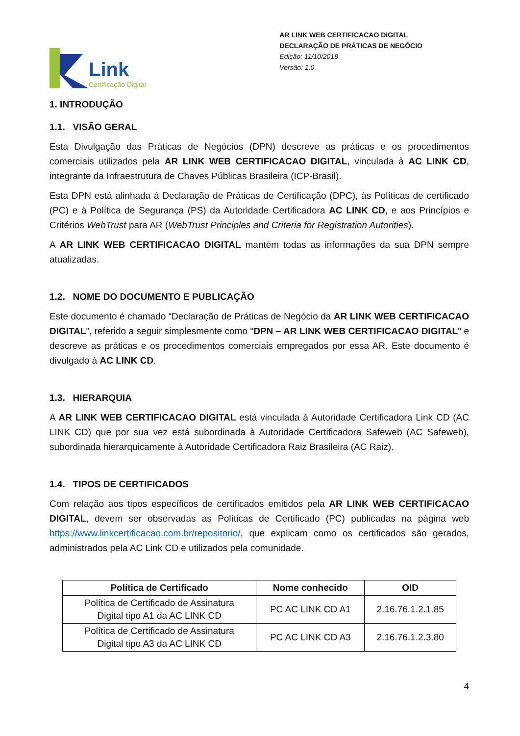Link
Certificação Digital
AR LINK WEB CERTIFICACAO DIGITAL
DECLARAÇÃO DE PRÁTICAS DE NEGÓCIO
Edição: 11/10/2019
Versão: 1.0
1. INTRODUÇÃO
1.1. VISÃO GERAL
Esta Divulgação das Práticas de Negócios (DPN) descreve as práticas e os procedimentos comerciais utilizados pela AR LINK WEB CERTIFICACAO DIGITAL, vinculada à AC LINK CD, integrante da Infraestrutura de Chaves Públicas Brasileira (ICP-Brasil).
Esta DPN está alinhada à Declaração de Práticas de Certificação (DPC), às Políticas de certificado (PC) e à Política de Segurança (PS) da Autoridade Certificadora AC LINK CD, e aos Princípios e Critérios WebTrust para AR (WebTrust Principles and Criteria for Registration Autorities).
A AR LINK WEB CERTIFICACAO DIGITAL mantém todas as informações da sua DPN sempre atualizadas.
1.2. NOME DO DOCUMENTO E PUBLICAÇÃO
Este documento é chamado “Declaração de Práticas de Negócio da AR LINK WEB CERTIFICACAO DIGITAL”, referido a seguir simplesmente como "DPN – AR LINK WEB CERTIFICACAO DIGITAL" e descreve as práticas e os procedimentos comerciais empregados por essa AR. Este documento é divulgado à AC LINK CD.
1.3. HIERARQUIA
A AR LINK WEB CERTIFICACAO DIGITAL está vinculada à Autoridade Certificadora Link CD (AC LINK CD) que por sua vez está subordinada à Autoridade Certificadora Safeweb (AC Safeweb), subordinada hierarquicamente à Autoridade Certificadora Raiz Brasileira (AC Raiz).
1.4. TIPOS DE CERTIFICADOS
Com relação aos tipos específicos de certificados emitidos pela AR LINK WEB CERTIFICACAO DIGITAL, devem ser observadas as Políticas de Certificado (PC) publicadas na página web https://www.linkcertificacao.com.br/repositorio/, que explicam como os certificados são gerados, administrados pela AC Link CD e utilizados pela comunidade.
| Política de Certificado | Nome conhecido | OID |
| --- | --- | --- |
| Política de Certificado de Assinatura Digital tipo A1 da AC LINK CD | PC AC LINK CD A1 | 2.16.76.1.2.1.85 |
| Política de Certificado de Assinatura Digital tipo A3 da AC LINK CD | PC AC LINK CD A3 | 2.16.76.1.2.3.80 |
4